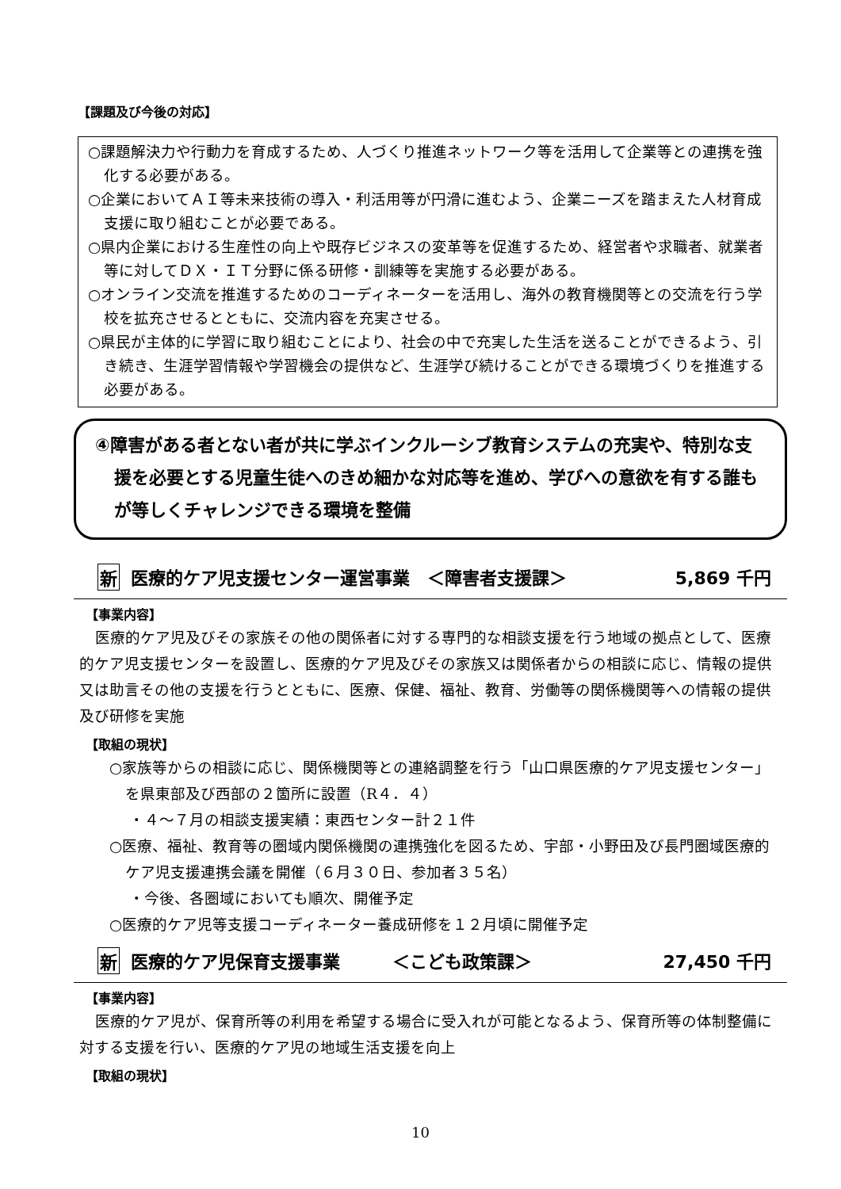【課題及び今後の対応】
○課題解決力や行動力を育成するため、人づくり推進ネットワーク等を活用して企業等との連携を強化する必要がある。
○企業においてＡＩ等未来技術の導入・利活用等が円滑に進むよう、企業ニーズを踏まえた人材育成支援に取り組むことが必要である。
○県内企業における生産性の向上や既存ビジネスの変革等を促進するため、経営者や求職者、就業者等に対してＤＸ・ＩＴ分野に係る研修・訓練等を実施する必要がある。
○オンライン交流を推進するためのコーディネーターを活用し、海外の教育機関等との交流を行う学校を拡充させるとともに、交流内容を充実させる。
○県民が主体的に学習に取り組むことにより、社会の中で充実した生活を送ることができるよう、引き続き、生涯学習情報や学習機会の提供など、生涯学び続けることができる環境づくりを推進する必要がある。
④障害がある者とない者が共に学ぶインクルーシブ教育システムの充実や、特別な支援を必要とする児童生徒へのきめ細かな対応等を進め、学びへの意欲を有する誰もが等しくチャレンジできる環境を整備
新 医療的ケア児支援センター運営事業　＜障害者支援課＞ 5,869 千円
【事業内容】
医療的ケア児及びその家族その他の関係者に対する専門的な相談支援を行う地域の拠点として、医療的ケア児支援センターを設置し、医療的ケア児及びその家族又は関係者からの相談に応じ、情報の提供又は助言その他の支援を行うとともに、医療、保健、福祉、教育、労働等の関係機関等への情報の提供及び研修を実施
【取組の現状】
○家族等からの相談に応じ、関係機関等との連絡調整を行う「山口県医療的ケア児支援センター」を県東部及び西部の２箇所に設置（R４．４）
・４～７月の相談支援実績：東西センター計２１件
○医療、福祉、教育等の圏域内関係機関の連携強化を図るため、宇部・小野田及び長門圏域医療的ケア児支援連携会議を開催（６月３０日、参加者３５名）
・今後、各圏域においても順次、開催予定
○医療的ケア児等支援コーディネーター養成研修を１２月頃に開催予定
新 医療的ケア児保育支援事業　　　＜こども政策課＞ 27,450 千円
【事業内容】
医療的ケア児が、保育所等の利用を希望する場合に受入れが可能となるよう、保育所等の体制整備に対する支援を行い、医療的ケア児の地域生活支援を向上
【取組の現状】
10